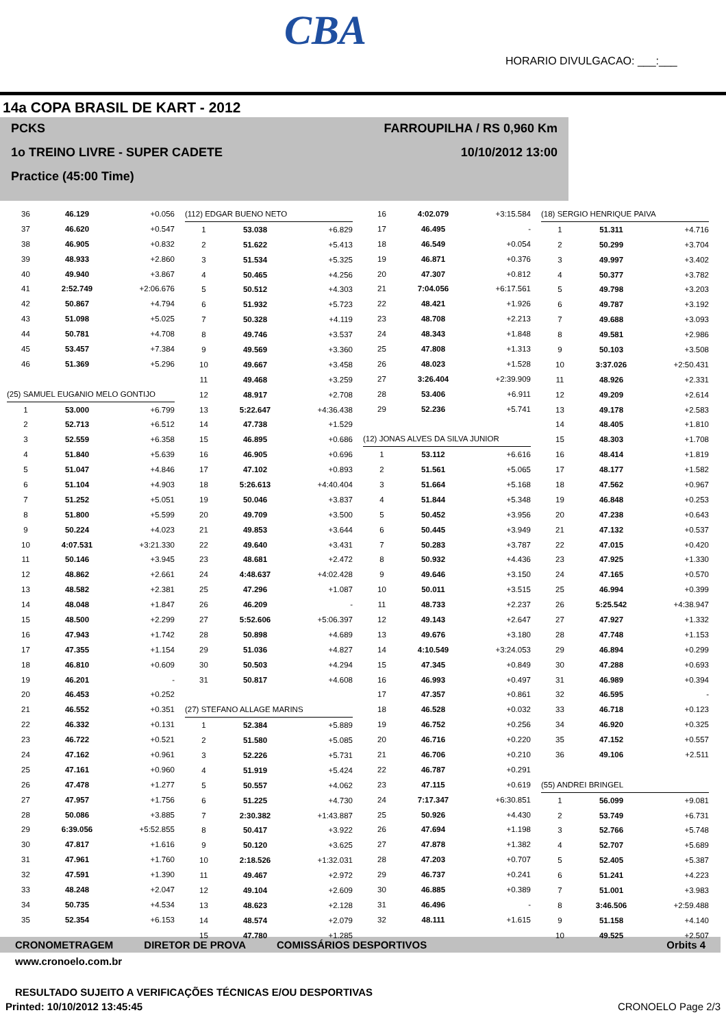CBA
HORARIO DIVULGACAO: ___:___
14a COPA BRASIL DE KART - 2012
PCKS
1o TREINO LIVRE - SUPER CADETE
Practice (45:00 Time)
FARROUPILHA / RS 0,960 Km
10/10/2012 13:00
| 36 | 46.129 | +0.056 |
| 37 | 46.620 | +0.547 |
| 38 | 46.905 | +0.832 |
| 39 | 48.933 | +2.860 |
| 40 | 49.940 | +3.867 |
| 41 | 2:52.749 | +2:06.676 |
| 42 | 50.867 | +4.794 |
| 43 | 51.098 | +5.025 |
| 44 | 50.781 | +4.708 |
| 45 | 53.457 | +7.384 |
| 46 | 51.369 | +5.296 |
| (25) SAMUEL EUGѦNIO MELO GONTIJO | | |
| 1 | 53.000 | +6.799 |
| 2 | 52.713 | +6.512 |
| 3 | 52.559 | +6.358 |
| 4 | 51.840 | +5.639 |
| 5 | 51.047 | +4.846 |
| 6 | 51.104 | +4.903 |
| 7 | 51.252 | +5.051 |
| 8 | 51.800 | +5.599 |
| 9 | 50.224 | +4.023 |
| 10 | 4:07.531 | +3:21.330 |
| 11 | 50.146 | +3.945 |
| 12 | 48.862 | +2.661 |
| 13 | 48.582 | +2.381 |
| 14 | 48.048 | +1.847 |
| 15 | 48.500 | +2.299 |
| 16 | 47.943 | +1.742 |
| 17 | 47.355 | +1.154 |
| 18 | 46.810 | +0.609 |
| 19 | 46.201 | - |
| 20 | 46.453 | +0.252 |
| 21 | 46.552 | +0.351 |
| 22 | 46.332 | +0.131 |
| 23 | 46.722 | +0.521 |
| 24 | 47.162 | +0.961 |
| 25 | 47.161 | +0.960 |
| 26 | 47.478 | +1.277 |
| 27 | 47.957 | +1.756 |
| 28 | 50.086 | +3.885 |
| 29 | 6:39.056 | +5:52.855 |
| 30 | 47.817 | +1.616 |
| 31 | 47.961 | +1.760 |
| 32 | 47.591 | +1.390 |
| 33 | 48.248 | +2.047 |
| 34 | 50.735 | +4.534 |
| 35 | 52.354 | +6.153 |
| (112) EDGAR BUENO NETO | | |
| 1 | 53.038 | +6.829 |
| 2 | 51.622 | +5.413 |
| 3 | 51.534 | +5.325 |
| 4 | 50.465 | +4.256 |
| 5 | 50.512 | +4.303 |
| 6 | 51.932 | +5.723 |
| 7 | 50.328 | +4.119 |
| 8 | 49.746 | +3.537 |
| 9 | 49.569 | +3.360 |
| 10 | 49.667 | +3.458 |
| 11 | 49.468 | +3.259 |
| 12 | 48.917 | +2.708 |
| 13 | 5:22.647 | +4:36.438 |
| 14 | 47.738 | +1.529 |
| 15 | 46.895 | +0.686 |
| 16 | 46.905 | +0.696 |
| 17 | 47.102 | +0.893 |
| 18 | 5:26.613 | +4:40.404 |
| 19 | 50.046 | +3.837 |
| 20 | 49.709 | +3.500 |
| 21 | 49.853 | +3.644 |
| 22 | 49.640 | +3.431 |
| 23 | 48.681 | +2.472 |
| 24 | 4:48.637 | +4:02.428 |
| 25 | 47.296 | +1.087 |
| 26 | 46.209 | - |
| 27 | 5:52.606 | +5:06.397 |
| 28 | 50.898 | +4.689 |
| 29 | 51.036 | +4.827 |
| 30 | 50.503 | +4.294 |
| 31 | 50.817 | +4.608 |
| (27) STEFANO ALLAGE MARINS | | |
| 1 | 52.384 | +5.889 |
| 2 | 51.580 | +5.085 |
| 3 | 52.226 | +5.731 |
| 4 | 51.919 | +5.424 |
| 5 | 50.557 | +4.062 |
| 6 | 51.225 | +4.730 |
| 7 | 2:30.382 | +1:43.887 |
| 8 | 50.417 | +3.922 |
| 9 | 50.120 | +3.625 |
| 10 | 2:18.526 | +1:32.031 |
| 11 | 49.467 | +2.972 |
| 12 | 49.104 | +2.609 |
| 13 | 48.623 | +2.128 |
| 14 | 48.574 | +2.079 |
| 15 | 47.780 | +1.285 |
| 16 | 4:02.079 | +3:15.584 |
| 17 | 46.495 | - |
| 18 | 46.549 | +0.054 |
| 19 | 46.871 | +0.376 |
| 20 | 47.307 | +0.812 |
| 21 | 7:04.056 | +6:17.561 |
| 22 | 48.421 | +1.926 |
| 23 | 48.708 | +2.213 |
| 24 | 48.343 | +1.848 |
| 25 | 47.808 | +1.313 |
| 26 | 48.023 | +1.528 |
| 27 | 3:26.404 | +2:39.909 |
| 28 | 53.406 | +6.911 |
| 29 | 52.236 | +5.741 |
| (12) JONAS ALVES DA SILVA JUNIOR | | |
| 1 | 53.112 | +6.616 |
| 2 | 51.561 | +5.065 |
| 3 | 51.664 | +5.168 |
| 4 | 51.844 | +5.348 |
| 5 | 50.452 | +3.956 |
| 6 | 50.445 | +3.949 |
| 7 | 50.283 | +3.787 |
| 8 | 50.932 | +4.436 |
| 9 | 49.646 | +3.150 |
| 10 | 50.011 | +3.515 |
| 11 | 48.733 | +2.237 |
| 12 | 49.143 | +2.647 |
| 13 | 49.676 | +3.180 |
| 14 | 4:10.549 | +3:24.053 |
| 15 | 47.345 | +0.849 |
| 16 | 46.993 | +0.497 |
| 17 | 47.357 | +0.861 |
| 18 | 46.528 | +0.032 |
| 19 | 46.752 | +0.256 |
| 20 | 46.716 | +0.220 |
| 21 | 46.706 | +0.210 |
| 22 | 46.787 | +0.291 |
| 23 | 47.115 | +0.619 |
| 24 | 7:17.347 | +6:30.851 |
| 25 | 50.926 | +4.430 |
| 26 | 47.694 | +1.198 |
| 27 | 47.878 | +1.382 |
| 28 | 47.203 | +0.707 |
| 29 | 46.737 | +0.241 |
| 30 | 46.885 | +0.389 |
| 31 | 46.496 | - |
| 32 | 48.111 | +1.615 |
| (18) SERGIO HENRIQUE PAIVA | | |
| 1 | 51.311 | +4.716 |
| 2 | 50.299 | +3.704 |
| 3 | 49.997 | +3.402 |
| 4 | 50.377 | +3.782 |
| 5 | 49.798 | +3.203 |
| 6 | 49.787 | +3.192 |
| 7 | 49.688 | +3.093 |
| 8 | 49.581 | +2.986 |
| 9 | 50.103 | +3.508 |
| 10 | 3:37.026 | +2:50.431 |
| 11 | 48.926 | +2.331 |
| 12 | 49.209 | +2.614 |
| 13 | 49.178 | +2.583 |
| 14 | 48.405 | +1.810 |
| 15 | 48.303 | +1.708 |
| 16 | 48.414 | +1.819 |
| 17 | 48.177 | +1.582 |
| 18 | 47.562 | +0.967 |
| 19 | 46.848 | +0.253 |
| 20 | 47.238 | +0.643 |
| 21 | 47.132 | +0.537 |
| 22 | 47.015 | +0.420 |
| 23 | 47.925 | +1.330 |
| 24 | 47.165 | +0.570 |
| 25 | 46.994 | +0.399 |
| 26 | 5:25.542 | +4:38.947 |
| 27 | 47.927 | +1.332 |
| 28 | 47.748 | +1.153 |
| 29 | 46.894 | +0.299 |
| 30 | 47.288 | +0.693 |
| 31 | 46.989 | +0.394 |
| 32 | 46.595 | - |
| 33 | 46.718 | +0.123 |
| 34 | 46.920 | +0.325 |
| 35 | 47.152 | +0.557 |
| 36 | 49.106 | +2.511 |
| (55) ANDREI BRINGEL | | |
| 1 | 56.099 | +9.081 |
| 2 | 53.749 | +6.731 |
| 3 | 52.766 | +5.748 |
| 4 | 52.707 | +5.689 |
| 5 | 52.405 | +5.387 |
| 6 | 51.241 | +4.223 |
| 7 | 51.001 | +3.983 |
| 8 | 3:46.506 | +2:59.488 |
| 9 | 51.158 | +4.140 |
| 10 | 49.525 | +2.507 |
CRONOMETRAGEM DIRETOR DE PROVA COMISSÁRIOS DESPORTIVOS Orbits 4
www.cronoelo.com.br
RESULTADO SUJEITO A VERIFICAÇÕES TÉCNICAS E/OU DESPORTIVAS
Printed: 10/10/2012 13:45:45 CRONOELO Page 2/3